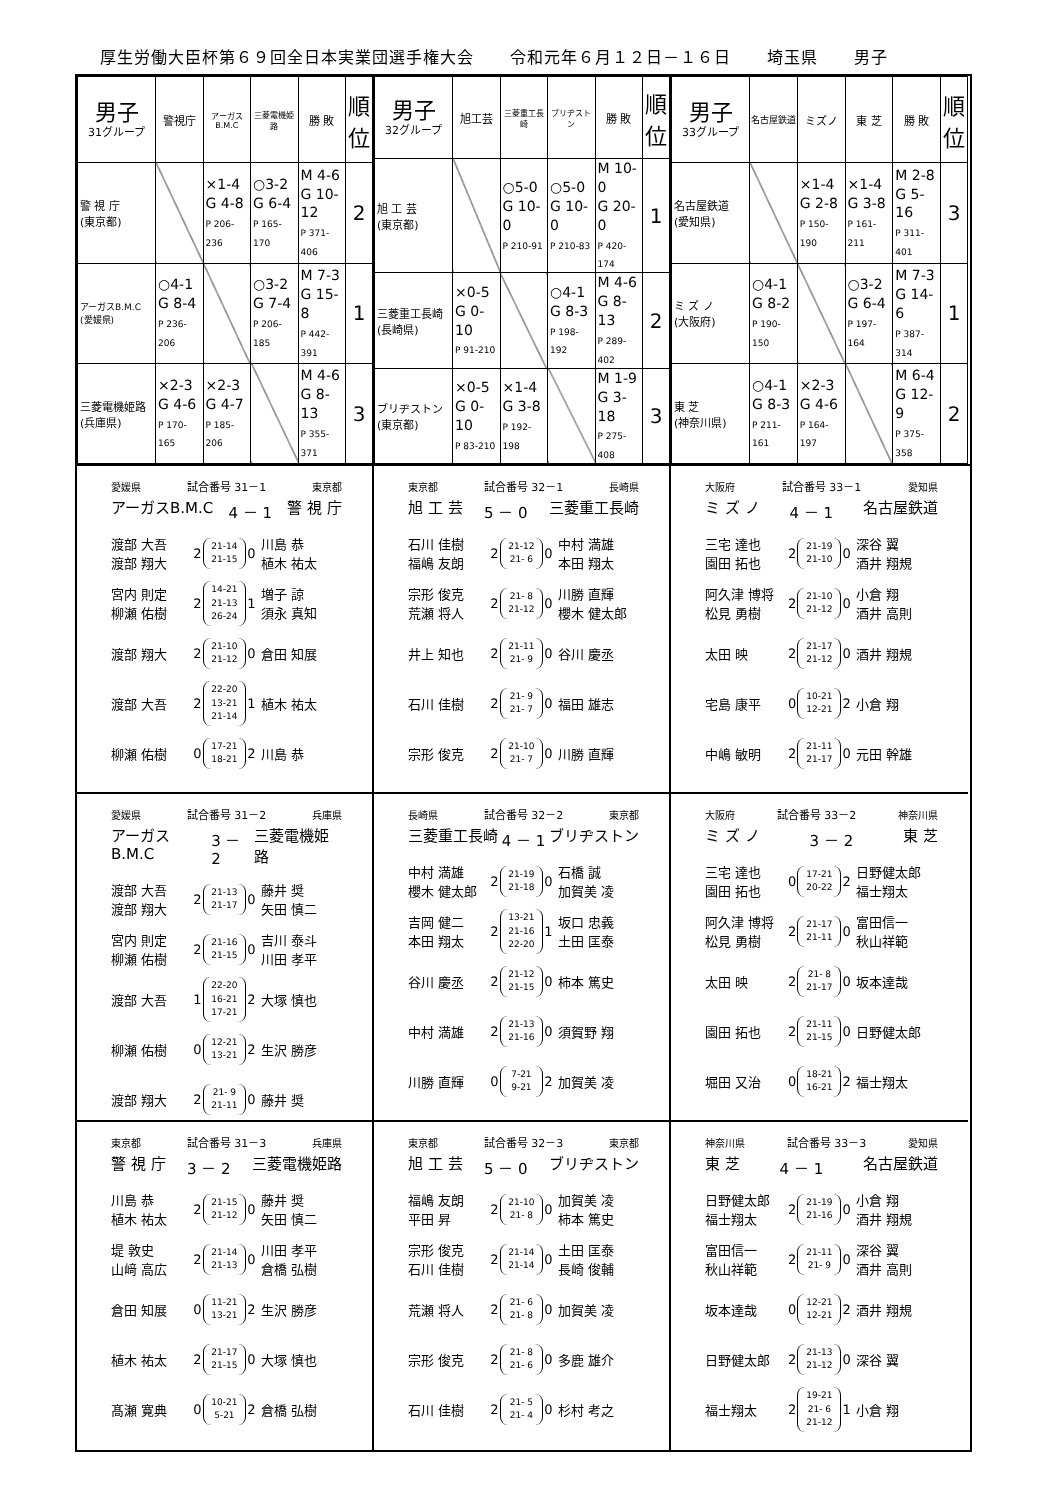厚生労働大臣杯第６９回全日本実業団選手権大会 令和元年６月１２日－１６日 埼玉県 男子
| 男子 31グループ | 警視庁 | アーガスB.M.C | 三菱電機姫路 | 勝 敗 | 順位 |
| --- | --- | --- | --- | --- | --- |
| 警 視 庁 (東京都) | | ×1-4 G 4-8 P 206-236 | ○3-2 G 6-4 P 165-170 | M 4-6 G 10-12 P 371-406 | 2 |
| アーガスB.M.C (愛媛県) | ○4-1 G 8-4 P 236-206 | | ○3-2 G 7-4 P 206-185 | M 7-3 G 15-8 P 442-391 | 1 |
| 三菱電機姫路 (兵庫県) | ×2-3 G 4-6 P 170-165 | ×2-3 G 4-7 P 185-206 | | M 4-6 G 8-13 P 355-371 | 3 |
| 男子 32グループ | 旭工芸 | 三菱重工長崎 | ブリヂストン | 勝 敗 | 順位 |
| --- | --- | --- | --- | --- | --- |
| 旭 工 芸 (東京都) | | ○5-0 G 10-0 P 210-91 | ○5-0 G 10-0 P 210-83 | M 10-0 G 20-0 P 420-174 | 1 |
| 三菱重工長崎 (長崎県) | ×0-5 G 0-10 P 91-210 | | ○4-1 G 8-3 P 198-192 | M 4-6 G 8-13 P 289-402 | 2 |
| ブリヂストン (東京都) | ×0-5 G 0-10 P 83-210 | ×1-4 G 3-8 P 192-198 | | M 1-9 G 3-18 P 275-408 | 3 |
| 男子 33グループ | 名古屋鉄道 | ミズノ | 東 芝 | 勝 敗 | 順位 |
| --- | --- | --- | --- | --- | --- |
| 名古屋鉄道 (愛知県) | | ×1-4 G 2-8 P 150-190 | ×1-4 G 3-8 P 161-211 | M 2-8 G 5-16 P 311-401 | 3 |
| ミ ズ ノ (大阪府) | ○4-1 G 8-2 P 190-150 | | ○3-2 G 6-4 P 197-164 | M 7-3 G 14-6 P 387-314 | 1 |
| 東 芝 (神奈川県) | ○4-1 G 8-3 P 211-161 | ×2-3 G 4-6 P 164-197 | | M 6-4 G 12-9 P 375-358 | 2 |
愛媛県 試合番号 31－1 東京都
アーガスB.M.C 4 － 1 警 視 庁
| 渡部 大吾 渡部 翔大 | 2 | 21-14 21-15 | 0 | 川島 恭 植木 祐太 |
| 宮内 則定 柳瀬 佑樹 | 2 | 14-21 21-13 26-24 | 1 | 増子 諒 須永 真知 |
| 渡部 翔大 | 2 | 21-10 21-12 | 0 | 倉田 知展 |
| 渡部 大吾 | 2 | 22-20 13-21 21-14 | 1 | 植木 祐太 |
| 柳瀬 佑樹 | 0 | 17-21 18-21 | 2 | 川島 恭 |
東京都 試合番号 32－1 長崎県
旭 工 芸 5 － 0 三菱重工長崎
| 石川 佳樹 福嶋 友朗 | 2 | 21-12 21- 6 | 0 | 中村 満雄 本田 翔太 |
| 宗形 俊克 荒瀬 将人 | 2 | 21- 8 21-12 | 0 | 川勝 直輝 櫻木 健太郎 |
| 井上 知也 | 2 | 21-11 21- 9 | 0 | 谷川 慶丞 |
| 石川 佳樹 | 2 | 21- 9 21- 7 | 0 | 福田 雄志 |
| 宗形 俊克 | 2 | 21-10 21- 7 | 0 | 川勝 直輝 |
大阪府 試合番号 33－1 愛知県
ミ ズ ノ 4 － 1 名古屋鉄道
| 三宅 達也 園田 拓也 | 2 | 21-19 21-10 | 0 | 深谷 翼 酒井 翔規 |
| 阿久津 博将 松見 勇樹 | 2 | 21-10 21-12 | 0 | 小倉 翔 酒井 高則 |
| 太田 映 | 2 | 21-17 21-12 | 0 | 酒井 翔規 |
| 宅島 康平 | 0 | 10-21 12-21 | 2 | 小倉 翔 |
| 中嶋 敏明 | 2 | 21-11 21-17 | 0 | 元田 幹雄 |
愛媛県 試合番号 31－2 兵庫県
アーガスB.M.C 3 － 2 三菱電機姫路
| 渡部 大吾 渡部 翔大 | 2 | 21-13 21-17 | 0 | 藤井 奨 矢田 慎二 |
| 宮内 則定 柳瀬 佑樹 | 2 | 21-16 21-15 | 0 | 吉川 泰斗 川田 孝平 |
| 渡部 大吾 | 1 | 22-20 16-21 17-21 | 2 | 大塚 慎也 |
| 柳瀬 佑樹 | 0 | 12-21 13-21 | 2 | 生沢 勝彦 |
| 渡部 翔大 | 2 | 21- 9 21-11 | 0 | 藤井 奨 |
長崎県 試合番号 32－2 東京都
三菱重工長崎 4 － 1 ブリヂストン
| 中村 満雄 櫻木 健太郎 | 2 | 21-19 21-18 | 0 | 石橋 誠 加賀美 凌 |
| 吉岡 健二 本田 翔太 | 2 | 13-21 21-16 22-20 | 1 | 坂口 忠義 土田 匡泰 |
| 谷川 慶丞 | 2 | 21-12 21-15 | 0 | 柿本 篤史 |
| 中村 満雄 | 2 | 21-13 21-16 | 0 | 須賀野 翔 |
| 川勝 直輝 | 0 | 7-21 9-21 | 2 | 加賀美 凌 |
大阪府 試合番号 33－2 神奈川県
ミ ズ ノ 3 － 2 東 芝
| 三宅 達也 園田 拓也 | 0 | 17-21 20-22 | 2 | 日野健太郎 福士翔太 |
| 阿久津 博将 松見 勇樹 | 2 | 21-17 21-11 | 0 | 富田信一 秋山祥範 |
| 太田 映 | 2 | 21- 8 21-17 | 0 | 坂本達哉 |
| 園田 拓也 | 2 | 21-11 21-15 | 0 | 日野健太郎 |
| 堀田 又治 | 0 | 18-21 16-21 | 2 | 福士翔太 |
東京都 試合番号 31－3 兵庫県
警 視 庁 3 － 2 三菱電機姫路
| 川島 恭 植木 祐太 | 2 | 21-15 21-12 | 0 | 藤井 奨 矢田 慎二 |
| 堤 敦史 山﨑 高広 | 2 | 21-14 21-13 | 0 | 川田 孝平 倉橋 弘樹 |
| 倉田 知展 | 0 | 11-21 13-21 | 2 | 生沢 勝彦 |
| 植木 祐太 | 2 | 21-17 21-15 | 0 | 大塚 慎也 |
| 髙瀬 寛典 | 0 | 10-21 5-21 | 2 | 倉橋 弘樹 |
東京都 試合番号 32－3 東京都
旭 工 芸 5 － 0 ブリヂストン
| 福嶋 友朗 平田 昇 | 2 | 21-10 21- 8 | 0 | 加賀美 凌 柿本 篤史 |
| 宗形 俊克 石川 佳樹 | 2 | 21-14 21-14 | 0 | 土田 匡泰 長崎 俊輔 |
| 荒瀬 将人 | 2 | 21- 6 21- 8 | 0 | 加賀美 凌 |
| 宗形 俊克 | 2 | 21- 8 21- 6 | 0 | 多鹿 雄介 |
| 石川 佳樹 | 2 | 21- 5 21- 4 | 0 | 杉村 考之 |
神奈川県 試合番号 33－3 愛知県
東 芝 4 － 1 名古屋鉄道
| 日野健太郎 福士翔太 | 2 | 21-19 21-16 | 0 | 小倉 翔 酒井 翔規 |
| 富田信一 秋山祥範 | 2 | 21-11 21- 9 | 0 | 深谷 翼 酒井 高則 |
| 坂本達哉 | 0 | 12-21 12-21 | 2 | 酒井 翔規 |
| 日野健太郎 | 2 | 21-13 21-12 | 0 | 深谷 翼 |
| 福士翔太 | 2 | 19-21 21- 6 21-12 | 1 | 小倉 翔 |